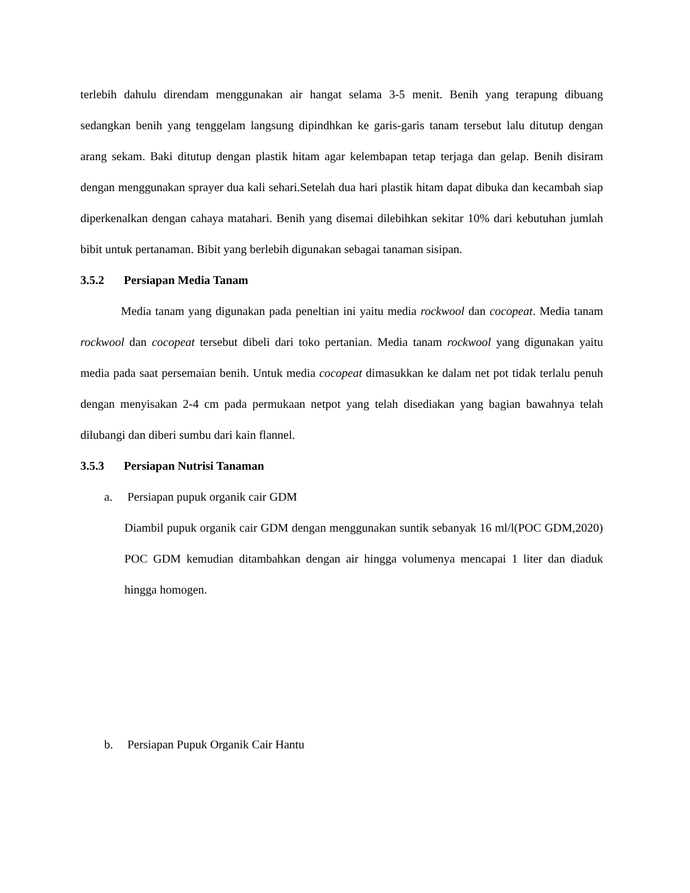terlebih dahulu direndam menggunakan air hangat selama 3-5 menit. Benih yang terapung dibuang sedangkan benih yang tenggelam langsung dipindhkan ke garis-garis tanam tersebut lalu ditutup dengan arang sekam. Baki ditutup dengan plastik hitam agar kelembapan tetap terjaga dan gelap. Benih disiram dengan menggunakan sprayer dua kali sehari.Setelah dua hari plastik hitam dapat dibuka dan kecambah siap diperkenalkan dengan cahaya matahari. Benih yang disemai dilebihkan sekitar 10% dari kebutuhan jumlah bibit untuk pertanaman. Bibit yang berlebih digunakan sebagai tanaman sisipan.
3.5.2 Persiapan Media Tanam
Media tanam yang digunakan pada peneltian ini yaitu media rockwool dan cocopeat. Media tanam rockwool dan cocopeat tersebut dibeli dari toko pertanian. Media tanam rockwool yang digunakan yaitu media pada saat persemaian benih. Untuk media cocopeat dimasukkan ke dalam net pot tidak terlalu penuh dengan menyisakan 2-4 cm pada permukaan netpot yang telah disediakan yang bagian bawahnya telah dilubangi dan diberi sumbu dari kain flannel.
3.5.3 Persiapan Nutrisi Tanaman
a. Persiapan pupuk organik cair GDM
Diambil pupuk organik cair GDM dengan menggunakan suntik sebanyak 16 ml/l(POC GDM,2020) POC GDM kemudian ditambahkan dengan air hingga volumenya mencapai 1 liter dan diaduk hingga homogen.
b. Persiapan Pupuk Organik Cair Hantu